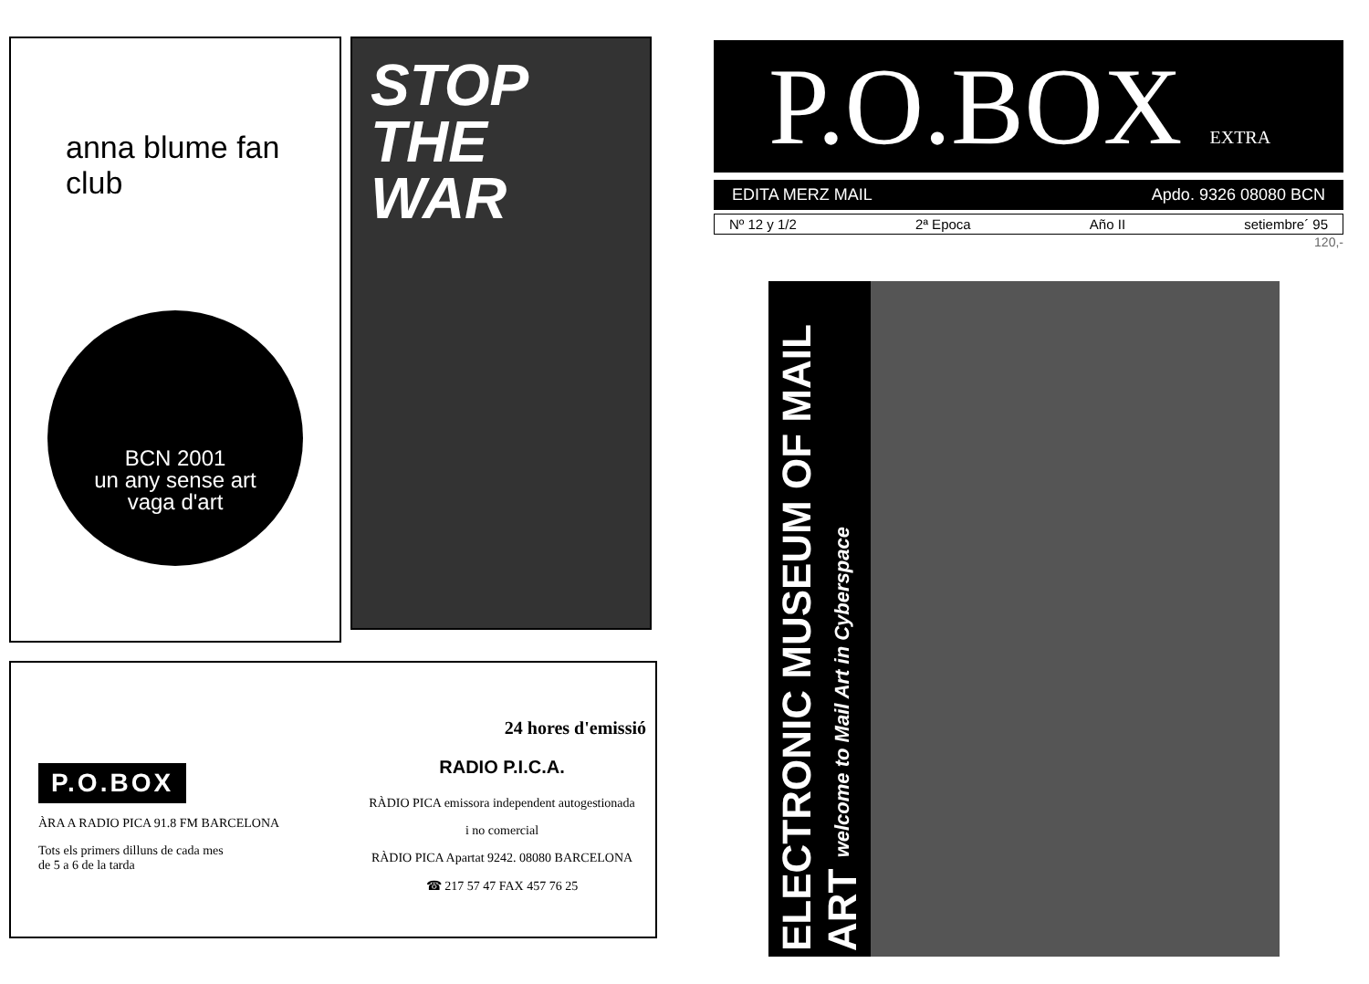anna blume fan club
BCN 2001
un any sense art
vaga d'art
STOP
THE
WAR
P.O.BOX
ÀRA A RADIO PICA 91.8 FM BARCELONA
Tots els primers dilluns de cada mes
de 5 a 6 de la tarda
24 hores d'emissió
RADIO P.I.C.A.
RÀDIO PICA emissora independent autogestionada
i no comercial
RÀDIO PICA Apartat 9242. 08080 BARCELONA
☎ 217 57 47 FAX 457 76 25
P.O.BOX EXTRA
EDITA MERZ MAIL Apdo. 9326 08080 BCN
Nº 12 y 1/2 2ª Epoca Año II setiembre´ 95
120,-
ELECTRONIC MUSEUM OF MAIL ART welcome to Mail Art in Cyberspace